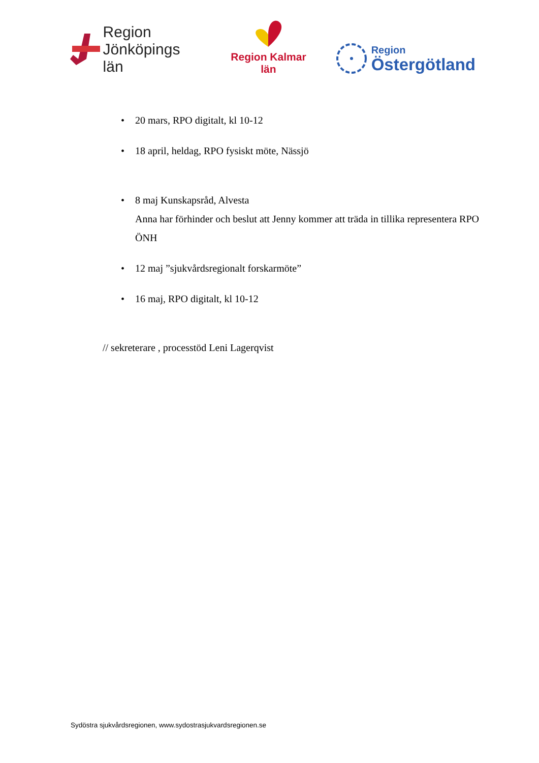Region
Jönköpings län
Region Kalmar län
Region
Östergötland
• 20 mars, RPO digitalt, kl 10-12
• 18 april, heldag, RPO fysiskt möte, Nässjö
• 8 maj Kunskapsråd, Alvesta
Anna har förhinder och beslut att Jenny kommer att träda in tillika representera RPO ÖNH
• 12 maj ”sjukvårdsregionalt forskarmöte”
• 16 maj, RPO digitalt, kl 10-12
// sekreterare , processtöd Leni Lagerqvist
Sydöstra sjukvårdsregionen, www.sydostrasjukvardsregionen.se